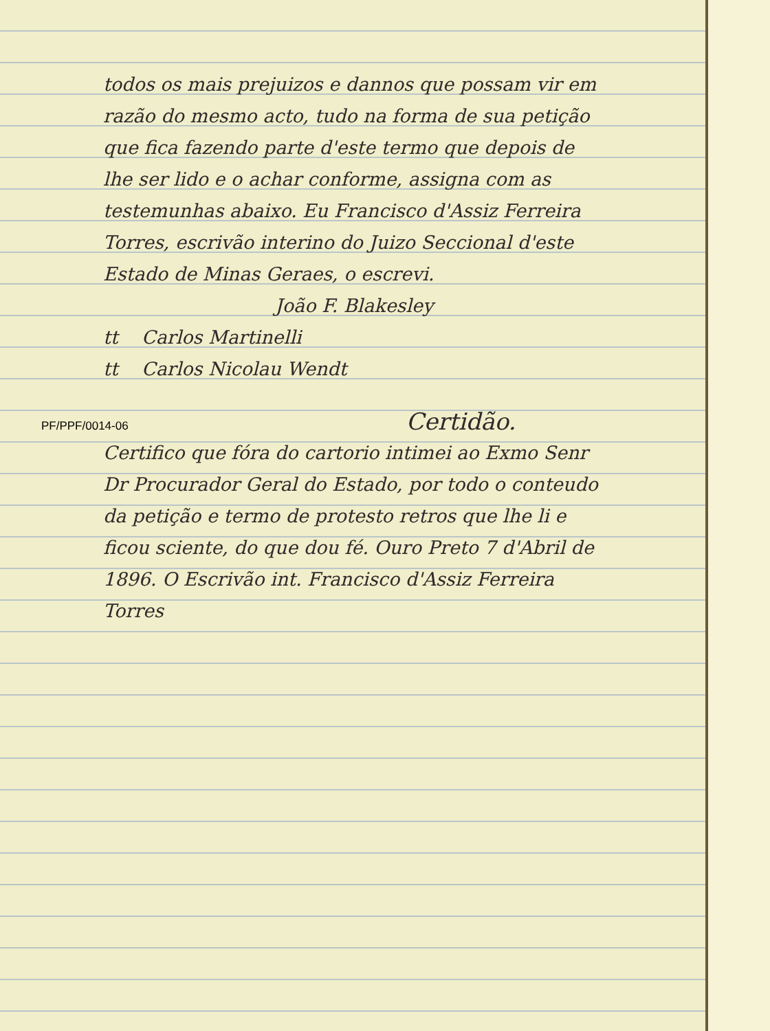todos os mais prejuizos e dannos que possam vir em razão do mesmo acto, tudo na forma de sua petição que fica fazendo parte d'este termo que depois de lhe ser lido e o achar conforme, assigna com as testemunhas abaixo. Eu Francisco d'Assiz Ferreira Torres, escrivão interino do Juizo Seccional d'este Estado de Minas Geraes, o escrevi.
João F. Blakesley
tt Carlos Martinelli
tt Carlos Nicolau Wendt
PF/PPF/0014-06
Certidão.
Certifico que fóra do cartorio intimei ao Exmo Senr Dr Procurador Geral do Estado, por todo o conteudo da petição e termo de protesto retros que lhe li e ficou sciente, do que dou fé. Ouro Preto 7 d'Abril de 1896. O Escrivão int. Francisco d'Assiz Ferreira Torres